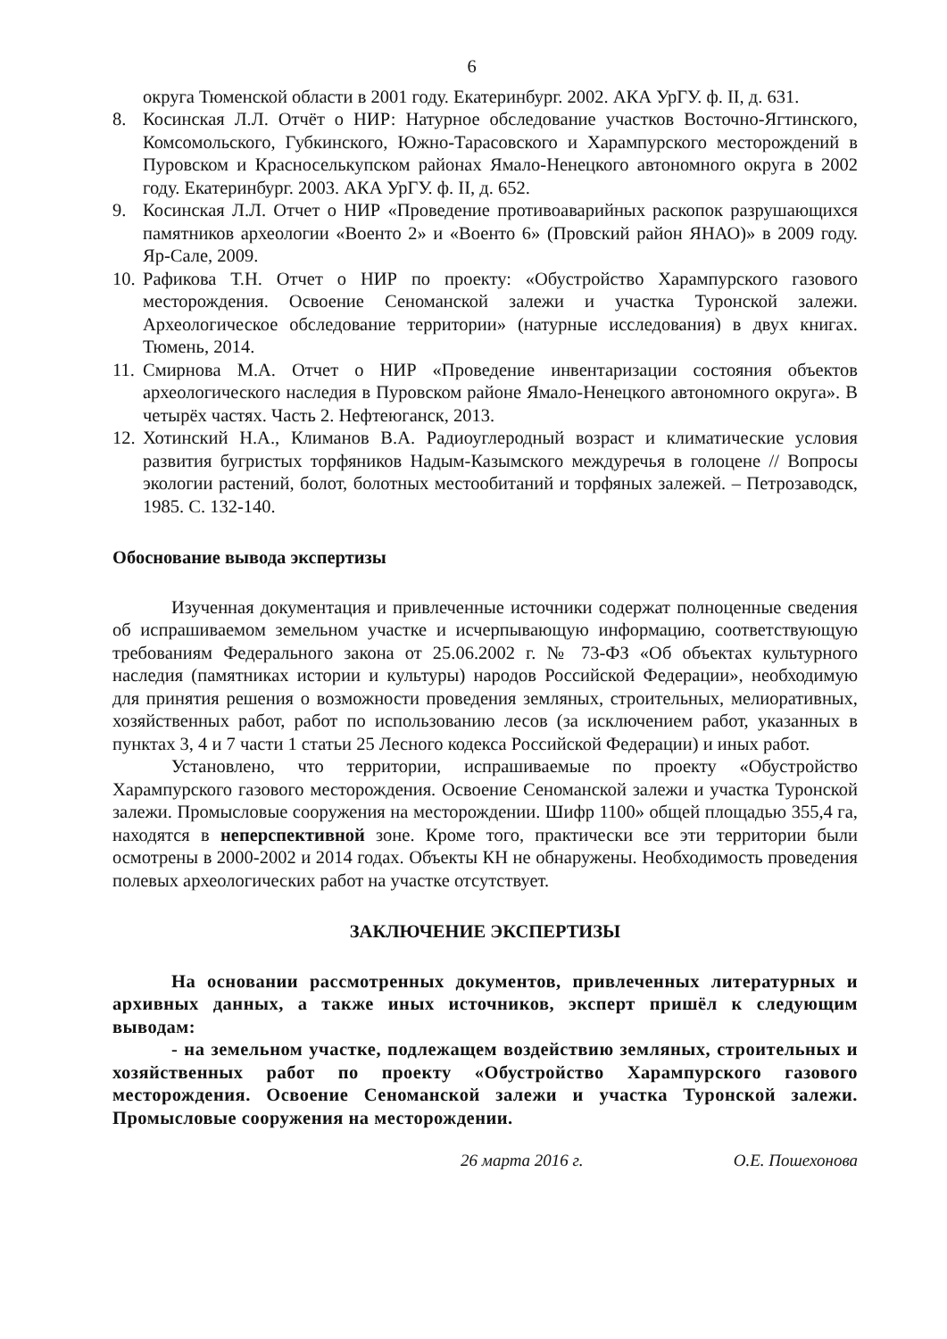6
округа Тюменской области в 2001 году. Екатеринбург. 2002. АКА УрГУ. ф. II, д. 631.
8. Косинская Л.Л. Отчёт о НИР: Натурное обследование участков Восточно-Ягтинского, Комсомольского, Губкинского, Южно-Тарасовского и Харампурского месторождений в Пуровском и Красноселькупском районах Ямало-Ненецкого автономного округа в 2002 году. Екатеринбург. 2003. АКА УрГУ. ф. II, д. 652.
9. Косинская Л.Л. Отчет о НИР «Проведение противоаварийных раскопок разрушающихся памятников археологии «Военто 2» и «Военто 6» (Провский район ЯНАО)» в 2009 году. Яр-Сале, 2009.
10. Рафикова Т.Н. Отчет о НИР по проекту: «Обустройство Харампурского газового месторождения. Освоение Сеноманской залежи и участка Туронской залежи. Археологическое обследование территории» (натурные исследования) в двух книгах. Тюмень, 2014.
11. Смирнова М.А. Отчет о НИР «Проведение инвентаризации состояния объектов археологического наследия в Пуровском районе Ямало-Ненецкого автономного округа». В четырёх частях. Часть 2. Нефтеюганск, 2013.
12. Хотинский Н.А., Климанов В.А. Радиоуглеродный возраст и климатические условия развития бугристых торфяников Надым-Казымского междуречья в голоцене // Вопросы экологии растений, болот, болотных местообитаний и торфяных залежей. – Петрозаводск, 1985. С. 132-140.
Обоснование вывода экспертизы
Изученная документация и привлеченные источники содержат полноценные сведения об испрашиваемом земельном участке и исчерпывающую информацию, соответствующую требованиям Федерального закона от 25.06.2002 г. № 73-ФЗ «Об объектах культурного наследия (памятниках истории и культуры) народов Российской Федерации», необходимую для принятия решения о возможности проведения земляных, строительных, мелиоративных, хозяйственных работ, работ по использованию лесов (за исключением работ, указанных в пунктах 3, 4 и 7 части 1 статьи 25 Лесного кодекса Российской Федерации) и иных работ.
Установлено, что территории, испрашиваемые по проекту «Обустройство Харампурского газового месторождения. Освоение Сеноманской залежи и участка Туронской залежи. Промысловые сооружения на месторождении. Шифр 1100» общей площадью 355,4 га, находятся в неперспективной зоне. Кроме того, практически все эти территории были осмотрены в 2000-2002 и 2014 годах. Объекты КН не обнаружены. Необходимость проведения полевых археологических работ на участке отсутствует.
ЗАКЛЮЧЕНИЕ ЭКСПЕРТИЗЫ
На основании рассмотренных документов, привлеченных литературных и архивных данных, а также иных источников, эксперт пришёл к следующим выводам:
- на земельном участке, подлежащем воздействию земляных, строительных и хозяйственных работ по проекту «Обустройство Харампурского газового месторождения. Освоение Сеноманской залежи и участка Туронской залежи. Промысловые сооружения на месторождении.
26 марта 2016 г. О.Е. Пошехонова